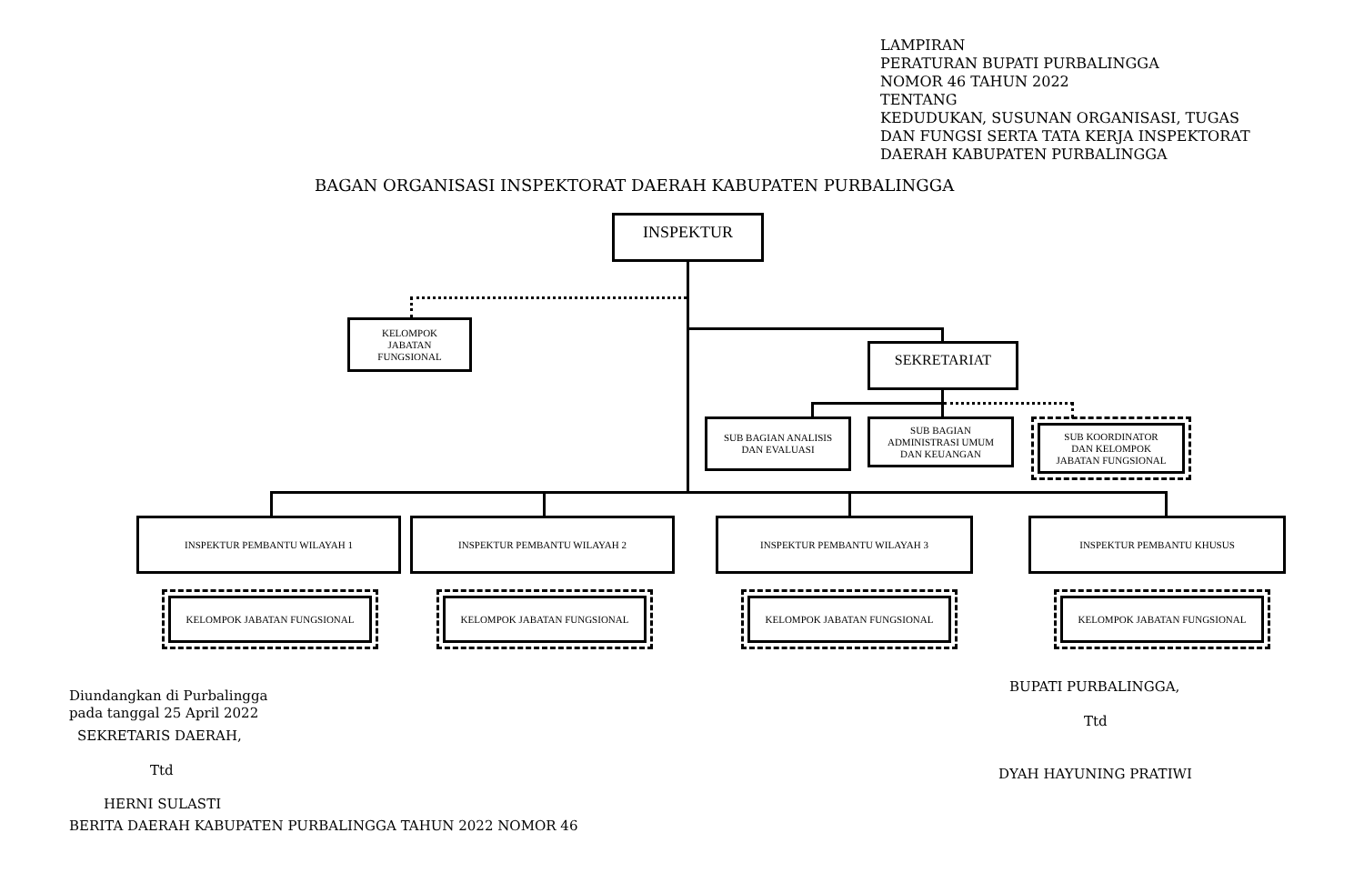LAMPIRAN
PERATURAN BUPATI PURBALINGGA
NOMOR 46 TAHUN 2022
TENTANG
KEDUDUKAN, SUSUNAN ORGANISASI, TUGAS DAN FUNGSI SERTA TATA KERJA INSPEKTORAT DAERAH KABUPATEN PURBALINGGA
BAGAN ORGANISASI INSPEKTORAT DAERAH KABUPATEN PURBALINGGA
INSPEKTUR
KELOMPOK
JABATAN
FUNGSIONAL
SEKRETARIAT
SUB BAGIAN ANALISIS
DAN EVALUASI
SUB BAGIAN
ADMINISTRASI UMUM
DAN KEUANGAN
SUB KOORDINATOR
DAN KELOMPOK
JABATAN FUNGSIONAL
INSPEKTUR PEMBANTU WILAYAH 1 INSPEKTUR PEMBANTU WILAYAH 2 INSPEKTUR PEMBANTU WILAYAH 3 INSPEKTUR PEMBANTU KHUSUS
KELOMPOK JABATAN FUNGSIONAL KELOMPOK JABATAN FUNGSIONAL KELOMPOK JABATAN FUNGSIONAL KELOMPOK JABATAN FUNGSIONAL
Diundangkan di Purbalingga
pada tanggal 25 April 2022
SEKRETARIS DAERAH,
Ttd
HERNI SULASTI
BERITA DAERAH KABUPATEN PURBALINGGA TAHUN 2022 NOMOR 46
BUPATI PURBALINGGA,
Ttd
DYAH HAYUNING PRATIWI